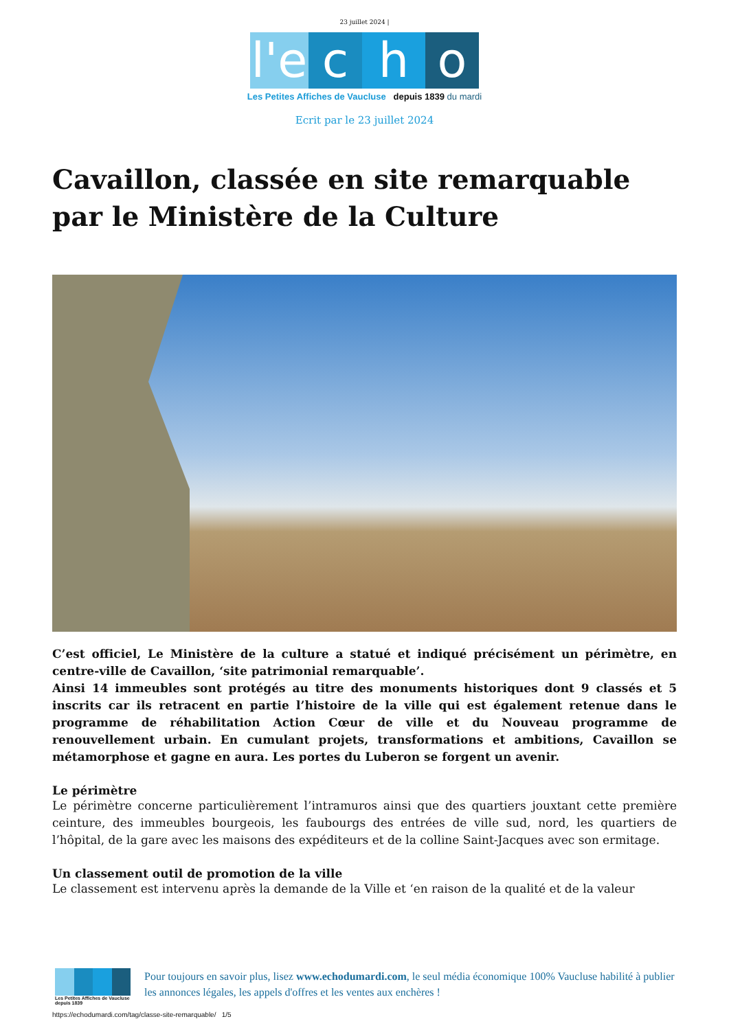23 juillet 2024 |
l'e
c
h
o
Les Petites Affiches de Vaucluse depuis 1839 du mardi
Ecrit par le 23 juillet 2024
Cavaillon, classée en site remarquable par le Ministère de la Culture
C’est officiel, Le Ministère de la culture a statué et indiqué précisément un périmètre, en centre-ville de Cavaillon, ‘site patrimonial remarquable’.
Ainsi 14 immeubles sont protégés au titre des monuments historiques dont 9 classés et 5 inscrits car ils retracent en partie l’histoire de la ville qui est également retenue dans le programme de réhabilitation Action Cœur de ville et du Nouveau programme de renouvellement urbain. En cumulant projets, transformations et ambitions, Cavaillon se métamorphose et gagne en aura. Les portes du Luberon se forgent un avenir.
Le périmètre
Le périmètre concerne particulièrement l’intramuros ainsi que des quartiers jouxtant cette première ceinture, des immeubles bourgeois, les faubourgs des entrées de ville sud, nord, les quartiers de l’hôpital, de la gare avec les maisons des expéditeurs et de la colline Saint-Jacques avec son ermitage.
Un classement outil de promotion de la ville
Le classement est intervenu après la demande de la Ville et ‘en raison de la qualité et de la valeur
Les Petites Affiches de Vaucluse depuis 1839
Pour toujours en savoir plus, lisez www.echodumardi.com, le seul média économique 100% Vaucluse habilité à publier les annonces légales, les appels d'offres et les ventes aux enchères !
https://echodumardi.com/tag/classe-site-remarquable/ 1/5